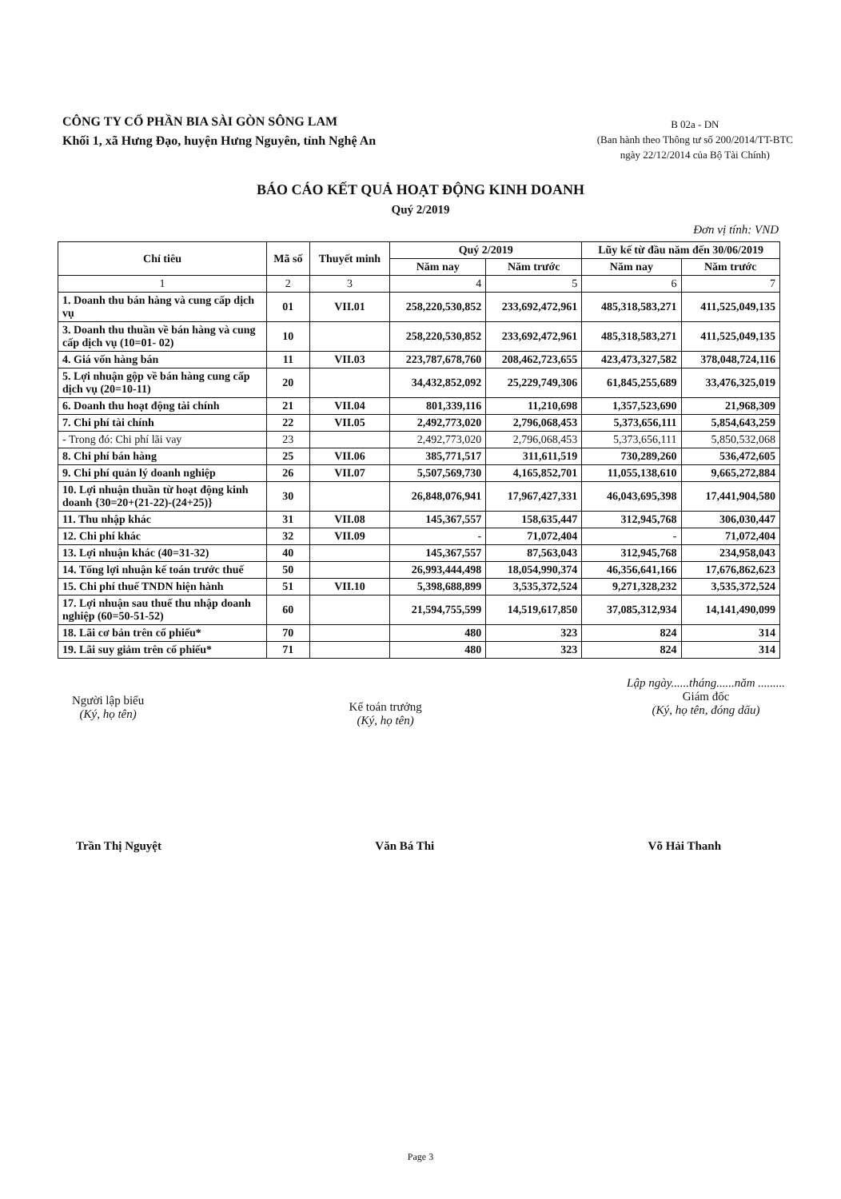CÔNG TY CỔ PHẦN BIA SÀI GÒN SÔNG LAM
Khối 1, xã Hưng Đạo, huyện Hưng Nguyên, tỉnh Nghệ An
B 02a - DN
(Ban hành theo Thông tư số 200/2014/TT-BTC
ngày 22/12/2014 của Bộ Tài Chính)
BÁO CÁO KẾT QUẢ HOẠT ĐỘNG KINH DOANH
Quý 2/2019
Đơn vị tính: VND
| Chỉ tiêu | Mã số | Thuyết minh | Quý 2/2019 | | Lũy kế từ đầu năm đến 30/06/2019 | |
| --- | --- | --- | --- | --- | --- | --- |
| | | | Năm nay | Năm trước | Năm nay | Năm trước |
| 1 | 2 | 3 | 4 | 5 | 6 | 7 |
| 1. Doanh thu bán hàng và cung cấp dịch vụ | 01 | VII.01 | 258,220,530,852 | 233,692,472,961 | 485,318,583,271 | 411,525,049,135 |
| 3. Doanh thu thuần về bán hàng và cung cấp dịch vụ (10=01- 02) | 10 | | 258,220,530,852 | 233,692,472,961 | 485,318,583,271 | 411,525,049,135 |
| 4. Giá vốn hàng bán | 11 | VII.03 | 223,787,678,760 | 208,462,723,655 | 423,473,327,582 | 378,048,724,116 |
| 5. Lợi nhuận gộp về bán hàng cung cấp dịch vụ (20=10-11) | 20 | | 34,432,852,092 | 25,229,749,306 | 61,845,255,689 | 33,476,325,019 |
| 6. Doanh thu hoạt động tài chính | 21 | VII.04 | 801,339,116 | 11,210,698 | 1,357,523,690 | 21,968,309 |
| 7. Chi phí tài chính | 22 | VII.05 | 2,492,773,020 | 2,796,068,453 | 5,373,656,111 | 5,854,643,259 |
| - Trong đó: Chi phí lãi vay | 23 | | 2,492,773,020 | 2,796,068,453 | 5,373,656,111 | 5,850,532,068 |
| 8. Chi phí bán hàng | 25 | VII.06 | 385,771,517 | 311,611,519 | 730,289,260 | 536,472,605 |
| 9. Chi phí quản lý doanh nghiệp | 26 | VII.07 | 5,507,569,730 | 4,165,852,701 | 11,055,138,610 | 9,665,272,884 |
| 10. Lợi nhuận thuần từ hoạt động kinh doanh {30=20+(21-22)-(24+25)} | 30 | | 26,848,076,941 | 17,967,427,331 | 46,043,695,398 | 17,441,904,580 |
| 11. Thu nhập khác | 31 | VII.08 | 145,367,557 | 158,635,447 | 312,945,768 | 306,030,447 |
| 12. Chi phí khác | 32 | VII.09 | - | 71,072,404 | - | 71,072,404 |
| 13. Lợi nhuận khác (40=31-32) | 40 | | 145,367,557 | 87,563,043 | 312,945,768 | 234,958,043 |
| 14. Tổng lợi nhuận kế toán trước thuế | 50 | | 26,993,444,498 | 18,054,990,374 | 46,356,641,166 | 17,676,862,623 |
| 15. Chi phí thuế TNDN hiện hành | 51 | VII.10 | 5,398,688,899 | 3,535,372,524 | 9,271,328,232 | 3,535,372,524 |
| 17. Lợi nhuận sau thuế thu nhập doanh nghiệp (60=50-51-52) | 60 | | 21,594,755,599 | 14,519,617,850 | 37,085,312,934 | 14,141,490,099 |
| 18. Lãi cơ bản trên cổ phiếu* | 70 | | 480 | 323 | 824 | 314 |
| 19. Lãi suy giảm trên cổ phiếu* | 71 | | 480 | 323 | 824 | 314 |
Người lập biểu
(Ký, họ tên)
Kế toán trưởng
(Ký, họ tên)
Lập ngày......tháng......năm .........
Giám đốc
(Ký, họ tên, đóng dấu)
Trần Thị Nguyệt Văn Bá Thi Võ Hải Thanh
Page 3